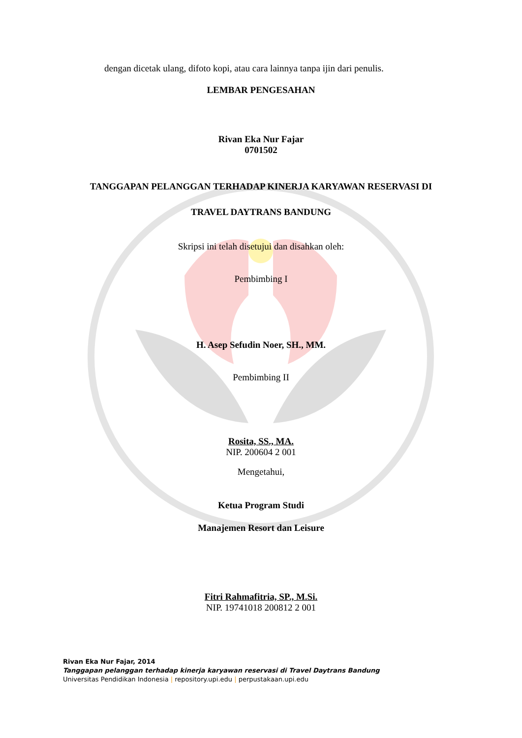dengan dicetak ulang, difoto kopi, atau cara lainnya tanpa ijin dari penulis.
LEMBAR PENGESAHAN
Rivan Eka Nur Fajar
0701502
TANGGAPAN PELANGGAN TERHADAP KINERJA KARYAWAN RESERVASI DI
TRAVEL DAYTRANS BANDUNG
Skripsi ini telah disetujui dan disahkan oleh:
Pembimbing I
H. Asep Sefudin Noer, SH., MM.
Pembimbing II
Rosita, SS., MA.
NIP. 200604 2 001
Mengetahui,
Ketua Program Studi
Manajemen Resort dan Leisure
Fitri Rahmafitria, SP., M.Si.
NIP. 19741018 200812 2 001
Rivan Eka Nur Fajar, 2014
Tanggapan pelanggan terhadap kinerja karyawan reservasi di Travel Daytrans Bandung
Universitas Pendidikan Indonesia | repository.upi.edu | perpustakaan.upi.edu